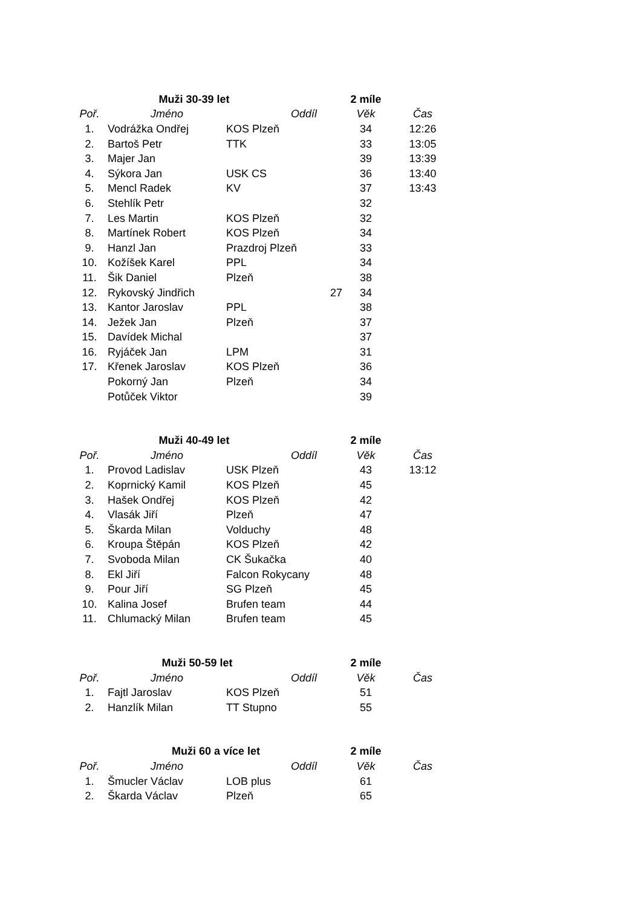| | Muži 30-39 let | | | 2 míle | |
| Poř. | Jméno | Oddíl | | Věk | Čas |
| 1. | Vodrážka Ondřej | KOS Plzeň | | 34 | 12:26 |
| 2. | Bartoš Petr | TTK | | 33 | 13:05 |
| 3. | Majer Jan | | | 39 | 13:39 |
| 4. | Sýkora Jan | USK CS | | 36 | 13:40 |
| 5. | Mencl Radek | KV | | 37 | 13:43 |
| 6. | Stehlík Petr | | | 32 | |
| 7. | Les Martin | KOS Plzeň | | 32 | |
| 8. | Martínek Robert | KOS Plzeň | | 34 | |
| 9. | Hanzl Jan | Prazdroj Plzeň | | 33 | |
| 10. | Kožíšek Karel | PPL | | 34 | |
| 11. | Šik Daniel | Plzeň | | 38 | |
| 12. | Rykovský Jindřich | | 27 | 34 | |
| 13. | Kantor Jaroslav | PPL | | 38 | |
| 14. | Ježek Jan | Plzeň | | 37 | |
| 15. | Davídek Michal | | | 37 | |
| 16. | Ryjáček Jan | LPM | | 31 | |
| 17. | Křenek Jaroslav | KOS Plzeň | | 36 | |
| | Pokorný Jan | Plzeň | | 34 | |
| | Potůček Viktor | | | 39 | |
| | Muži 40-49 let | | | 2 míle | |
| Poř. | Jméno | Oddíl | | Věk | Čas |
| 1. | Provod Ladislav | USK Plzeň | | 43 | 13:12 |
| 2. | Koprnický Kamil | KOS Plzeň | | 45 | |
| 3. | Hašek Ondřej | KOS Plzeň | | 42 | |
| 4. | Vlasák Jiří | Plzeň | | 47 | |
| 5. | Škarda Milan | Volduchy | | 48 | |
| 6. | Kroupa Štěpán | KOS Plzeň | | 42 | |
| 7. | Svoboda Milan | CK Šukačka | | 40 | |
| 8. | Ekl Jiří | Falcon Rokycany | | 48 | |
| 9. | Pour Jiří | SG Plzeň | | 45 | |
| 10. | Kalina Josef | Brufen team | | 44 | |
| 11. | Chlumacký Milan | Brufen team | | 45 | |
| | Muži 50-59 let | | | 2 míle | |
| Poř. | Jméno | Oddíl | | Věk | Čas |
| 1. | Fajtl Jaroslav | KOS Plzeň | | 51 | |
| 2. | Hanzlík Milan | TT Stupno | | 55 | |
| | Muži 60 a více let | | | 2 míle | |
| Poř. | Jméno | Oddíl | | Věk | Čas |
| 1. | Šmucler Václav | LOB plus | | 61 | |
| 2. | Škarda Václav | Plzeň | | 65 | |